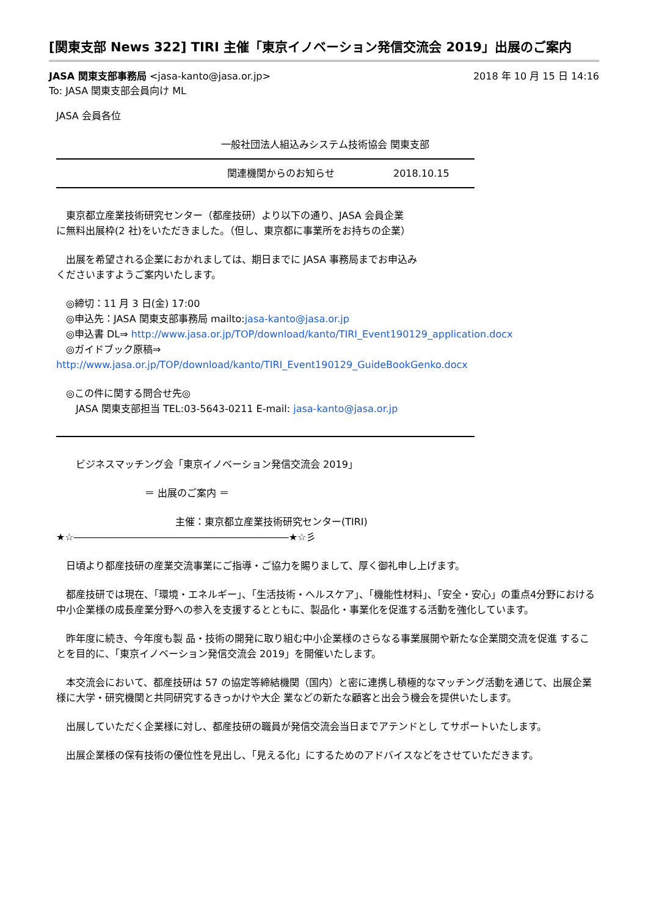[関東支部 News 322] TIRI 主催「東京イノベーション発信交流会 2019」出展のご案内
JASA 関東支部事務局 <jasa-kanto@jasa.or.jp> 2018 年 10 月 15 日 14:16
To: JASA 関東支部会員向け ML
JASA 会員各位
一般社団法人組込みシステム技術協会 関東支部
関連機関からのお知らせ　　　　　　2018.10.15
　東京都立産業技術研究センター（都産技研）より以下の通り、JASA 会員企業
に無料出展枠(2 社)をいただきました。（但し、東京都に事業所をお持ちの企業）
　出展を希望される企業におかれましては、期日までに JASA 事務局までお申込み
くださいますようご案内いたします。
　◎締切：11 月 3 日(金) 17:00
　◎申込先：JASA 関東支部事務局 mailto:jasa-kanto@jasa.or.jp
　◎申込書 DL⇒ http://www.jasa.or.jp/TOP/download/kanto/TIRI_Event190129_application.docx
　◎ガイドブック原稿⇒
http://www.jasa.or.jp/TOP/download/kanto/TIRI_Event190129_GuideBookGenko.docx
　◎この件に関する問合せ先◎
　　JASA 関東支部担当 TEL:03-5643-0211 E-mail: jasa-kanto@jasa.or.jp
　　ビジネスマッチング会「東京イノベーション発信交流会 2019」
＝ 出展のご案内 ＝
主催：東京都立産業技術研究センター(TIRI)
★☆――――――――――――――――――――――★☆彡
　日頃より都産技研の産業交流事業にご指導・ご協力を賜りまして、厚く御礼申し上げます。
　都産技研では現在、「環境・エネルギー」、「生活技術・ヘルスケア」、「機能性材料」、「安全・安心」の重点4分野における中小企業様の成長産業分野への参入を支援するとともに、製品化・事業化を促進する活動を強化しています。
　昨年度に続き、今年度も製 品・技術の開発に取り組む中小企業様のさらなる事業展開や新たな企業間交流を促進 することを目的に、「東京イノベーション発信交流会 2019」を開催いたします。
　本交流会において、都産技研は 57 の協定等締結機関（国内）と密に連携し積極的なマッチング活動を通じて、出展企業様に大学・研究機関と共同研究するきっかけや大企 業などの新たな顧客と出会う機会を提供いたします。
　出展していただく企業様に対し、都産技研の職員が発信交流会当日までアテンドとし てサポートいたします。
　出展企業様の保有技術の優位性を見出し、「見える化」にするためのアドバイスなどをさせていただきます。